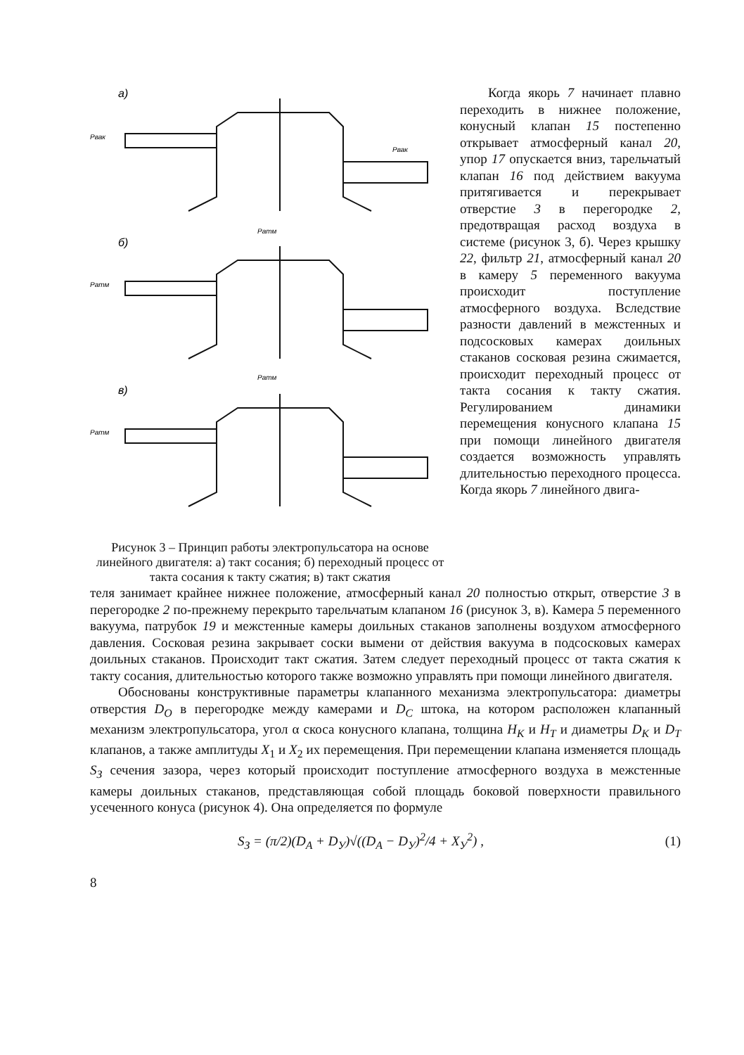а)
б)
в)
Рвак
Рвак
Ратм
Ратм
Ратм
Ратм
Рисунок 3 – Принцип работы электропульсатора на основе линейного двигателя: а) такт сосания; б) переходный процесс от такта сосания к такту сжатия; в) такт сжатия
Когда якорь 7 начинает плавно переходить в нижнее положение, конусный клапан 15 постепенно открывает атмосферный канал 20, упор 17 опускается вниз, тарельчатый клапан 16 под действием вакуума притягивается и перекрывает отверстие 3 в перегородке 2, предотвращая расход воздуха в системе (рисунок 3, б). Через крышку 22, фильтр 21, атмосферный канал 20 в камеру 5 переменного вакуума происходит поступление атмосферного воздуха. Вследствие разности давлений в межстенных и подсосковых камерах доильных стаканов сосковая резина сжимается, происходит переходный процесс от такта сосания к такту сжатия. Регулированием динамики перемещения конусного клапана 15 при помощи линейного двигателя создается возможность управлять длительностью переходного процесса. Когда якорь 7 линейного двига-
теля занимает крайнее нижнее положение, атмосферный канал 20 полностью открыт, отверстие 3 в перегородке 2 по-прежнему перекрыто тарельчатым клапаном 16 (рисунок 3, в). Камера 5 переменного вакуума, патрубок 19 и межстенные камеры доильных стаканов заполнены воздухом атмосферного давления. Сосковая резина закрывает соски вымени от действия вакуума в подсосковых камерах доильных стаканов. Происходит такт сжатия. Затем следует переходный процесс от такта сжатия к такту сосания, длительностью которого также возможно управлять при помощи линейного двигателя.
Обоснованы конструктивные параметры клапанного механизма электропульсатора: диаметры отверстия D<sub>О</sub> в перегородке между камерами и D<sub>С</sub> штока, на котором расположен клапанный механизм электропульсатора, угол α скоса конусного клапана, толщина H<sub>К</sub> и H<sub>Т</sub> и диаметры D<sub>К</sub> и D<sub>Т</sub> клапанов, а также амплитуды X<sub>1</sub> и X<sub>2</sub> их перемещения. При перемещении клапана изменяется площадь S<sub>З</sub> сечения зазора, через который происходит поступление атмосферного воздуха в межстенные камеры доильных стаканов, представляющая собой площадь боковой поверхности правильного усеченного конуса (рисунок 4). Она определяется по формуле
S<sub>З</sub> = (π/2)(D<sub>A</sub> + D<sub>У</sub>)√((D<sub>A</sub> − D<sub>У</sub>)<sup>2</sup>/4 + X<sub>У</sub><sup>2</sup>) , (1)
8